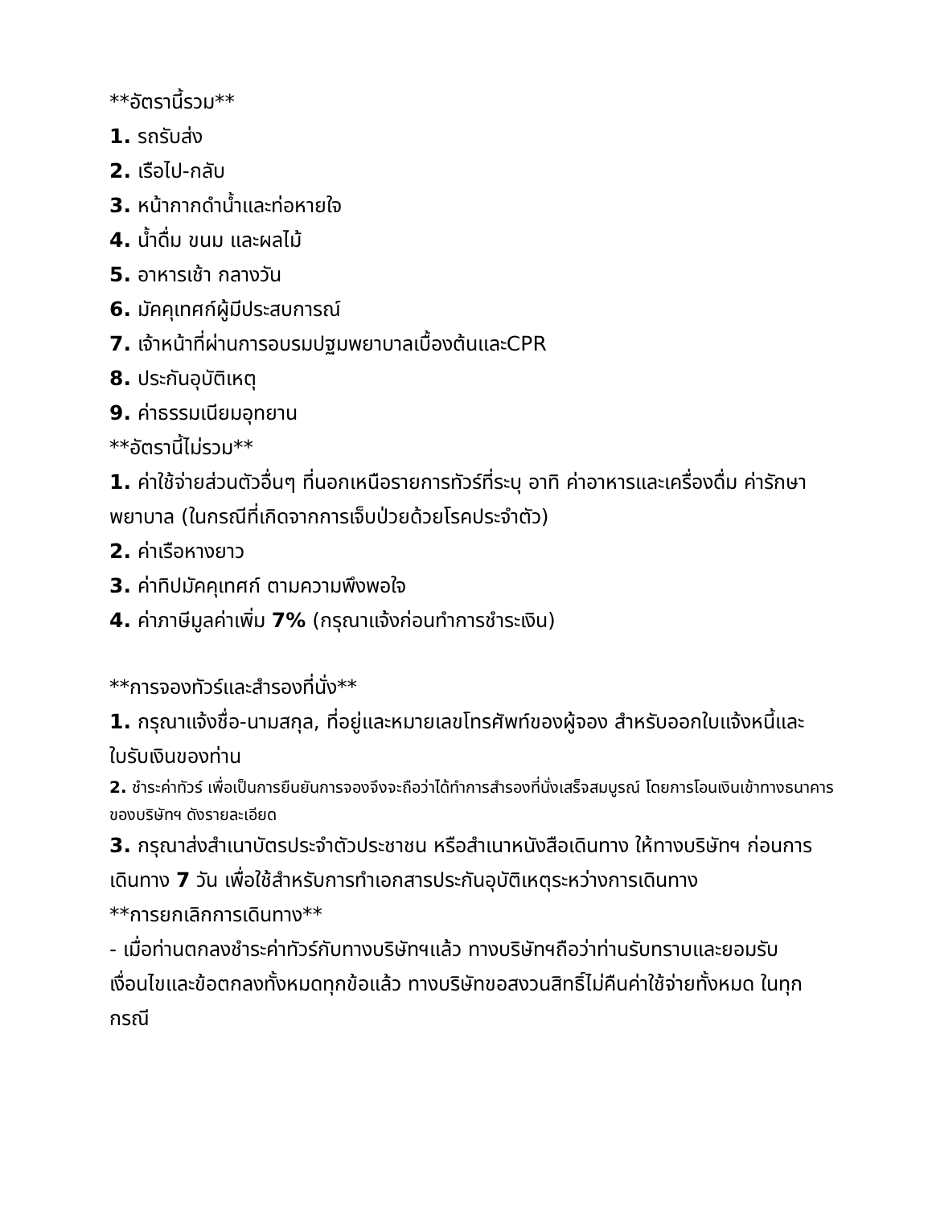**อัตรานี้รวม**
1. รถรับส่ง
2. เรือไป-กลับ
3. หน้ากากดำน้ำและท่อหายใจ
4. น้ำดื่ม ขนม และผลไม้
5. อาหารเช้า กลางวัน
6. มัคคุเทศก์ผู้มีประสบการณ์
7. เจ้าหน้าที่ผ่านการอบรมปฐมพยาบาลเบื้องต้นและCPR
8. ประกันอุบัติเหตุ
9. ค่าธรรมเนียมอุทยาน
**อัตรานี้ไม่รวม**
1. ค่าใช้จ่ายส่วนตัวอื่นๆ ที่นอกเหนือรายการทัวร์ที่ระบุ อาทิ ค่าอาหารและเครื่องดื่ม ค่ารักษาพยาบาล (ในกรณีที่เกิดจากการเจ็บป่วยด้วยโรคประจำตัว)
2. ค่าเรือหางยาว
3. ค่าทิปมัคคุเทศก์ ตามความพึงพอใจ
4. ค่าภาษีมูลค่าเพิ่ม 7% (กรุณาแจ้งก่อนทำการชำระเงิน)
**การจองทัวร์และสำรองที่นั่ง**
1. กรุณาแจ้งชื่อ-นามสกุล, ที่อยู่และหมายเลขโทรศัพท์ของผู้จอง สำหรับออกใบแจ้งหนี้และใบรับเงินของท่าน
2. ชำระค่าทัวร์ เพื่อเป็นการยืนยันการจองจึงจะถือว่าได้ทำการสำรองที่นั่งเสร็จสมบูรณ์ โดยการโอนเงินเข้าทางธนาคารของบริษัทฯ ดังรายละเอียด
3. กรุณาส่งสำเนาบัตรประจำตัวประชาชน หรือสำเนาหนังสือเดินทาง ให้ทางบริษัทฯ ก่อนการเดินทาง 7 วัน เพื่อใช้สำหรับการทำเอกสารประกันอุบัติเหตุระหว่างการเดินทาง
**การยกเลิกการเดินทาง**
- เมื่อท่านตกลงชำระค่าทัวร์กับทางบริษัทฯแล้ว ทางบริษัทฯถือว่าท่านรับทราบและยอมรับ เงื่อนไขและข้อตกลงทั้งหมดทุกข้อแล้ว ทางบริษัทขอสงวนสิทธิ์ไม่คืนค่าใช้จ่ายทั้งหมด ในทุกกรณี